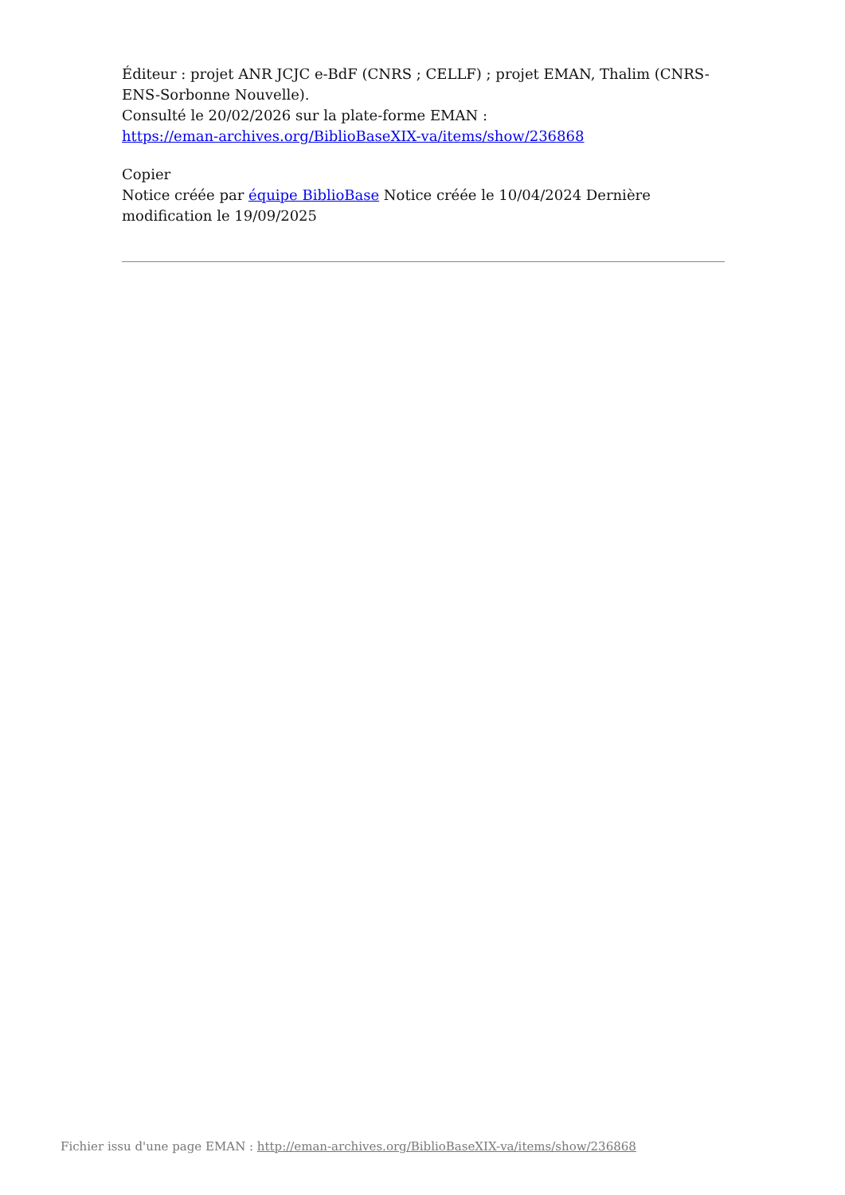Éditeur : projet ANR JCJC e-BdF (CNRS ; CELLF) ; projet EMAN, Thalim (CNRS-ENS-Sorbonne Nouvelle).
Consulté le 20/02/2026 sur la plate-forme EMAN :
https://eman-archives.org/BiblioBaseXIX-va/items/show/236868
Copier
Notice créée par équipe BiblioBase Notice créée le 10/04/2024 Dernière modification le 19/09/2025
Fichier issu d'une page EMAN : http://eman-archives.org/BiblioBaseXIX-va/items/show/236868